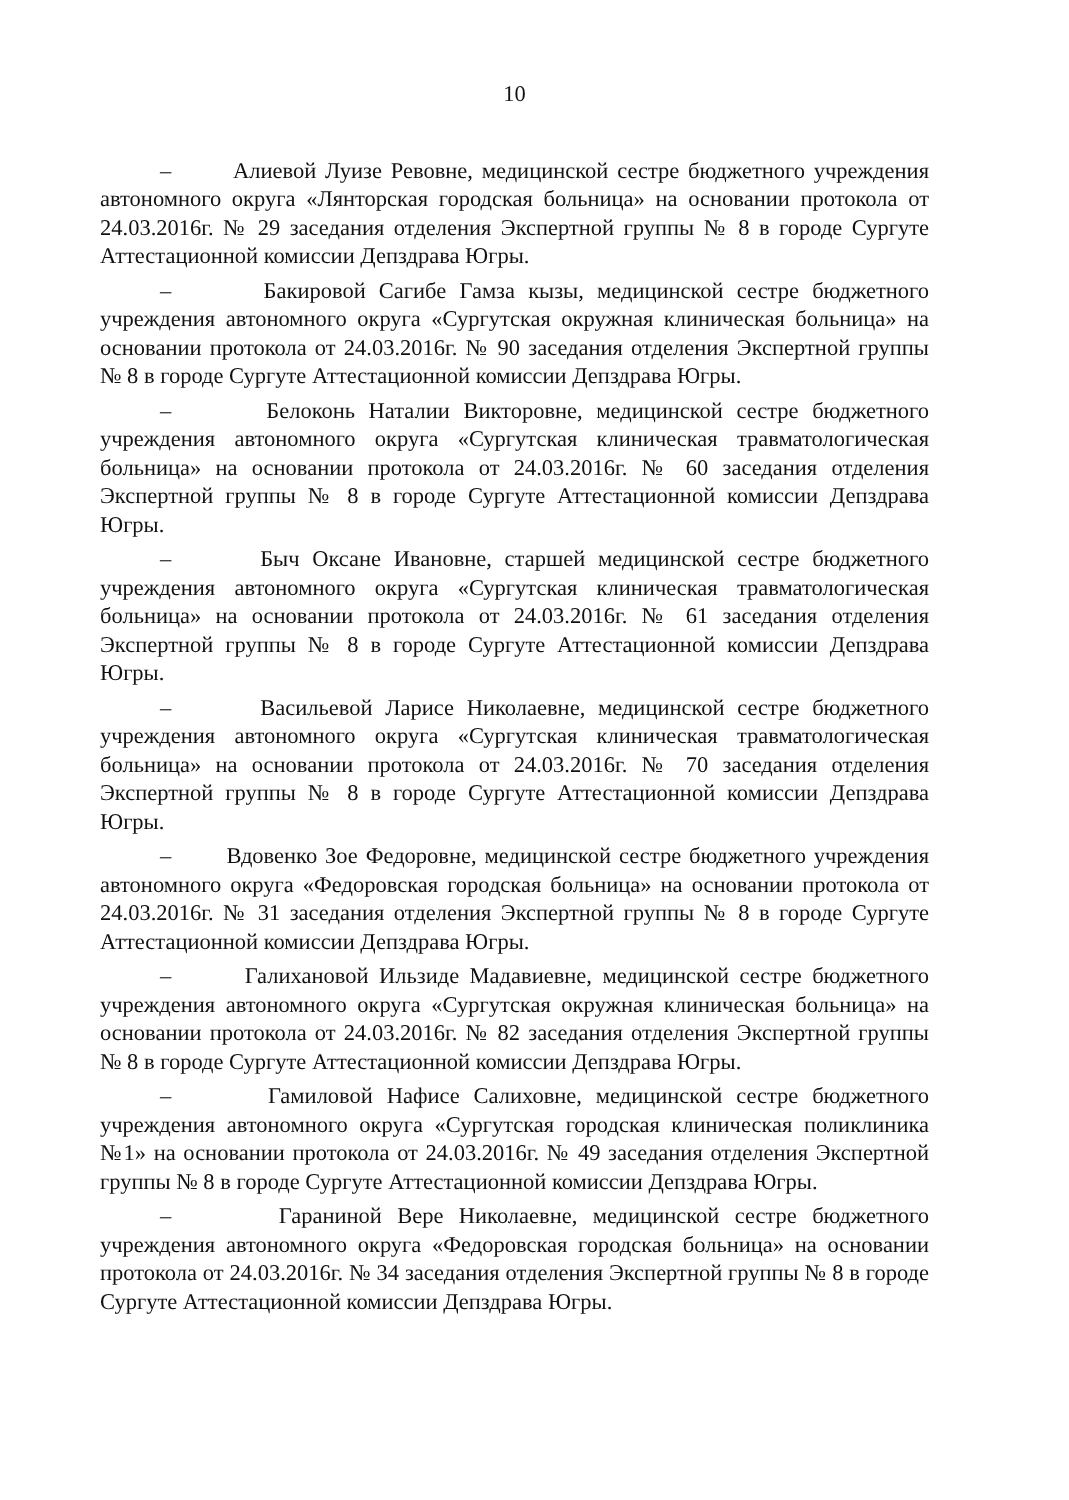10
– Алиевой Луизе Ревовне, медицинской сестре бюджетного учреждения автономного округа «Лянторская городская больница» на основании протокола от 24.03.2016г. № 29 заседания отделения Экспертной группы № 8 в городе Сургуте Аттестационной комиссии Депздрава Югры.
– Бакировой Сагибе Гамза кызы, медицинской сестре бюджетного учреждения автономного округа «Сургутская окружная клиническая больница» на основании протокола от 24.03.2016г. № 90 заседания отделения Экспертной группы № 8 в городе Сургуте Аттестационной комиссии Депздрава Югры.
– Белоконь Наталии Викторовне, медицинской сестре бюджетного учреждения автономного округа «Сургутская клиническая травматологическая больница» на основании протокола от 24.03.2016г. № 60 заседания отделения Экспертной группы № 8 в городе Сургуте Аттестационной комиссии Депздрава Югры.
– Быч Оксане Ивановне, старшей медицинской сестре бюджетного учреждения автономного округа «Сургутская клиническая травматологическая больница» на основании протокола от 24.03.2016г. № 61 заседания отделения Экспертной группы № 8 в городе Сургуте Аттестационной комиссии Депздрава Югры.
– Васильевой Ларисе Николаевне, медицинской сестре бюджетного учреждения автономного округа «Сургутская клиническая травматологическая больница» на основании протокола от 24.03.2016г. № 70 заседания отделения Экспертной группы № 8 в городе Сургуте Аттестационной комиссии Депздрава Югры.
– Вдовенко Зое Федоровне, медицинской сестре бюджетного учреждения автономного округа «Федоровская городская больница» на основании протокола от 24.03.2016г. № 31 заседания отделения Экспертной группы № 8 в городе Сургуте Аттестационной комиссии Депздрава Югры.
– Галихановой Ильзиде Мадавиевне, медицинской сестре бюджетного учреждения автономного округа «Сургутская окружная клиническая больница» на основании протокола от 24.03.2016г. № 82 заседания отделения Экспертной группы № 8 в городе Сургуте Аттестационной комиссии Депздрава Югры.
– Гамиловой Нафисе Салиховне, медицинской сестре бюджетного учреждения автономного округа «Сургутская городская клиническая поликлиника №1» на основании протокола от 24.03.2016г. № 49 заседания отделения Экспертной группы № 8 в городе Сургуте Аттестационной комиссии Депздрава Югры.
– Гараниной Вере Николаевне, медицинской сестре бюджетного учреждения автономного округа «Федоровская городская больница» на основании протокола от 24.03.2016г. № 34 заседания отделения Экспертной группы № 8 в городе Сургуте Аттестационной комиссии Депздрава Югры.